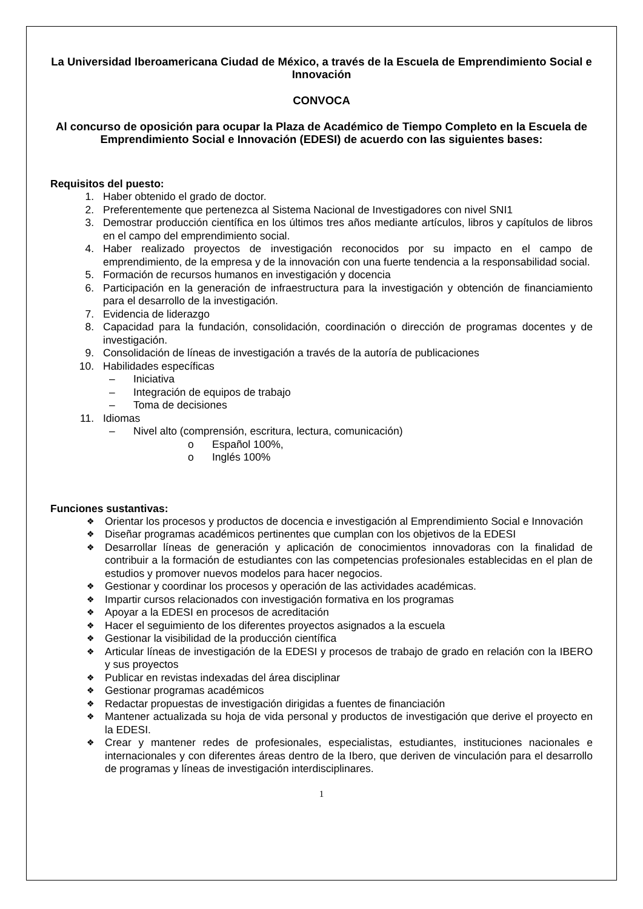La Universidad Iberoamericana Ciudad de México, a través de la Escuela de Emprendimiento Social e Innovación
CONVOCA
Al concurso de oposición para ocupar la Plaza de Académico de Tiempo Completo en la Escuela de Emprendimiento Social e Innovación (EDESI) de acuerdo con las siguientes bases:
Requisitos del puesto:
1. Haber obtenido el grado de doctor.
2. Preferentemente que pertenezca al Sistema Nacional de Investigadores con nivel SNI1
3. Demostrar producción científica en los últimos tres años mediante artículos, libros y capítulos de libros en el campo del emprendimiento social.
4. Haber realizado proyectos de investigación reconocidos por su impacto en el campo de emprendimiento, de la empresa y de la innovación con una fuerte tendencia a la responsabilidad social.
5. Formación de recursos humanos en investigación y docencia
6. Participación en la generación de infraestructura para la investigación y obtención de financiamiento para el desarrollo de la investigación.
7. Evidencia de liderazgo
8. Capacidad para la fundación, consolidación, coordinación o dirección de programas docentes y de investigación.
9. Consolidación de líneas de investigación a través de la autoría de publicaciones
10. Habilidades específicas
– Iniciativa
– Integración de equipos de trabajo
– Toma de decisiones
11. Idiomas
– Nivel alto (comprensión, escritura, lectura, comunicación)
o Español 100%,
o Inglés 100%
Funciones sustantivas:
❖ Orientar los procesos y productos de docencia e investigación al Emprendimiento Social e Innovación
❖ Diseñar programas académicos pertinentes que cumplan con los objetivos de la EDESI
❖ Desarrollar líneas de generación y aplicación de conocimientos innovadoras con la finalidad de contribuir a la formación de estudiantes con las competencias profesionales establecidas en el plan de estudios y promover nuevos modelos para hacer negocios.
❖ Gestionar y coordinar los procesos y operación de las actividades académicas.
❖ Impartir cursos relacionados con investigación formativa en los programas
❖ Apoyar a la EDESI en procesos de acreditación
❖ Hacer el seguimiento de los diferentes proyectos asignados a la escuela
❖ Gestionar la visibilidad de la producción científica
❖ Articular líneas de investigación de la EDESI y procesos de trabajo de grado en relación con la IBERO y sus proyectos
❖ Publicar en revistas indexadas del área disciplinar
❖ Gestionar programas académicos
❖ Redactar propuestas de investigación dirigidas a fuentes de financiación
❖ Mantener actualizada su hoja de vida personal y productos de investigación que derive el proyecto en la EDESI.
❖ Crear y mantener redes de profesionales, especialistas, estudiantes, instituciones nacionales e internacionales y con diferentes áreas dentro de la Ibero, que deriven de vinculación para el desarrollo de programas y líneas de investigación interdisciplinares.
1